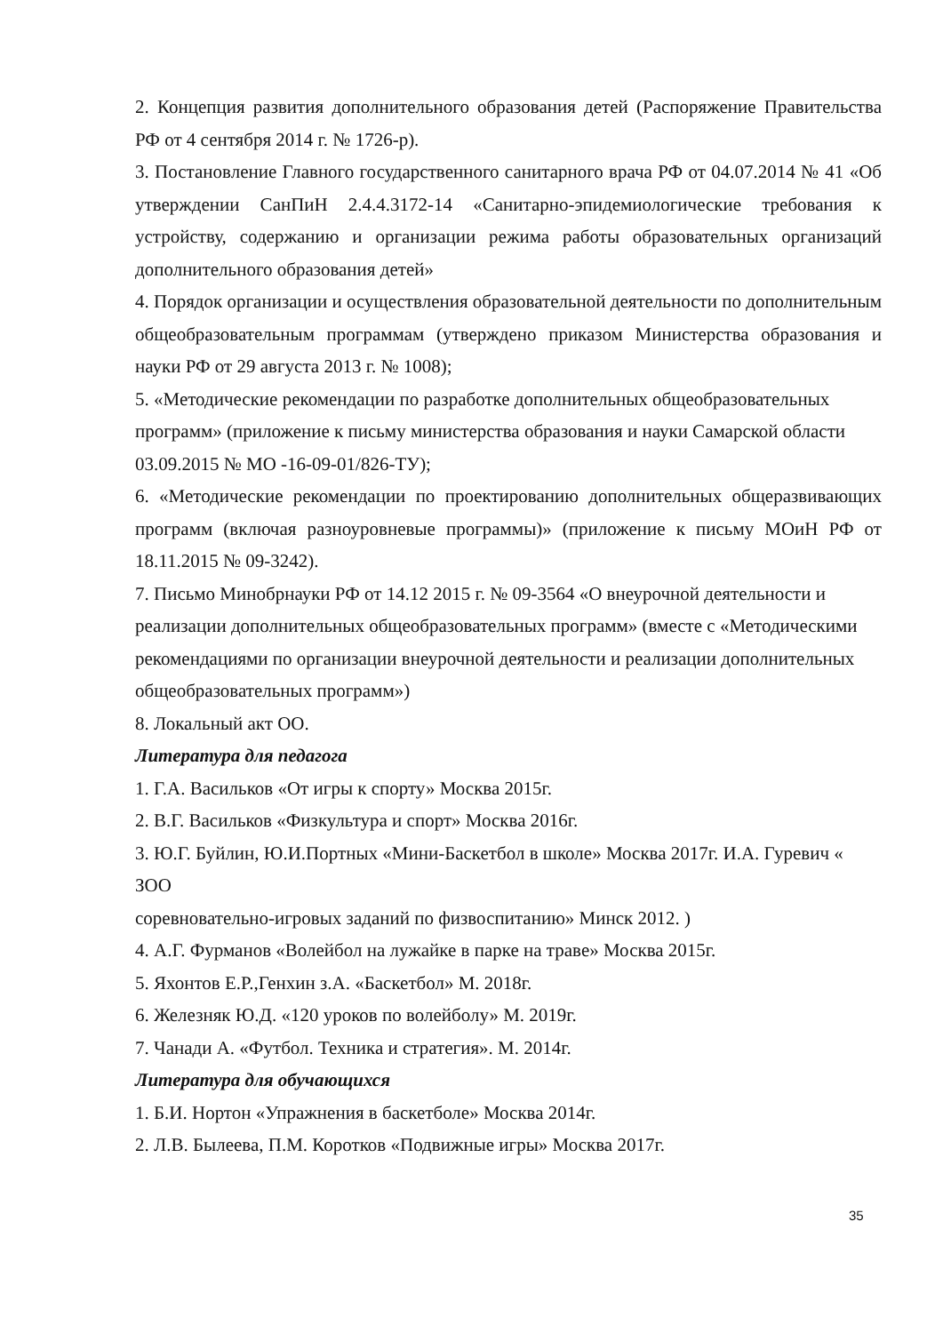2. Концепция развития дополнительного образования детей (Распоряжение Правительства РФ от 4 сентября 2014 г. № 1726-р).
3. Постановление Главного государственного санитарного врача РФ от 04.07.2014 № 41 «Об утверждении СанПиН 2.4.4.3172-14 «Санитарно-эпидемиологические требования к устройству, содержанию и организации режима работы образовательных организаций дополнительного образования детей»
4. Порядок организации и осуществления образовательной деятельности по дополнительным общеобразовательным программам (утверждено приказом Министерства образования и науки РФ от 29 августа 2013 г. № 1008);
5. «Методические рекомендации по разработке дополнительных общеобразовательных программ» (приложение к письму министерства образования и науки Самарской области 03.09.2015 № МО -16-09-01/826-ТУ);
6. «Методические рекомендации по проектированию дополнительных общеразвивающих программ (включая разноуровневые программы)» (приложение к письму МОиН РФ от 18.11.2015 № 09-3242).
7. Письмо Минобрнауки РФ от 14.12 2015 г. № 09-3564 «О внеурочной деятельности и реализации дополнительных общеобразовательных программ» (вместе с «Методическими рекомендациями по организации внеурочной деятельности и реализации дополнительных общеобразовательных программ»)
8. Локальный акт ОО.
Литература для педагога
1. Г.А. Васильков «От игры к спорту» Москва 2015г.
2. В.Г. Васильков «Физкультура и спорт» Москва 2016г.
3. Ю.Г. Буйлин, Ю.И.Портных «Мини-Баскетбол в школе» Москва 2017г. И.А. Гуревич « ЗОО
соревновательно-игровых заданий по физвоспитанию» Минск 2012. )
4. А.Г. Фурманов «Волейбол на лужайке в парке на траве» Москва 2015г.
5. Яхонтов Е.Р.,Генхин з.А. «Баскетбол» М. 2018г.
6. Железняк Ю.Д. «120 уроков по волейболу» М. 2019г.
7. Чанади А. «Футбол. Техника и стратегия». М. 2014г.
Литература для обучающихся
1. Б.И. Нортон «Упражнения в баскетболе» Москва 2014г.
2. Л.В. Былеева, П.М. Коротков «Подвижные игры» Москва 2017г.
35